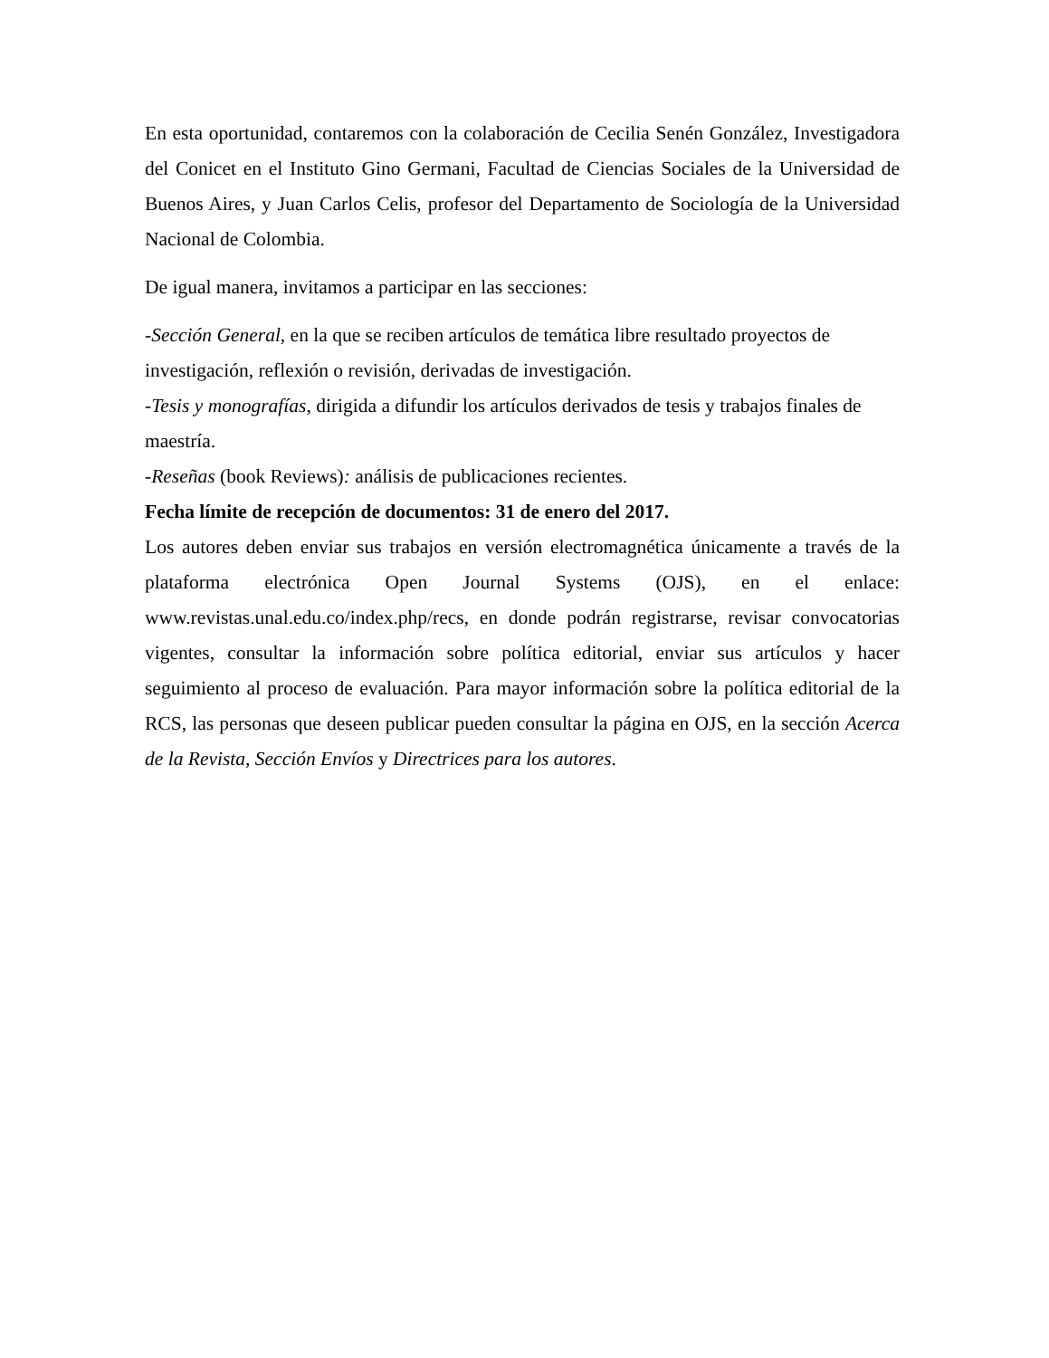En esta oportunidad, contaremos con la colaboración de Cecilia Senén González, Investigadora del Conicet en el Instituto Gino Germani, Facultad de Ciencias Sociales de la Universidad de Buenos Aires, y Juan Carlos Celis, profesor del Departamento de Sociología de la Universidad Nacional de Colombia.
De igual manera, invitamos a participar en las secciones:
-Sección General, en la que se reciben artículos de temática libre resultado proyectos de investigación, reflexión o revisión, derivadas de investigación.
-Tesis y monografías, dirigida a difundir los artículos derivados de tesis y trabajos finales de maestría.
-Reseñas (book Reviews): análisis de publicaciones recientes.
Fecha límite de recepción de documentos: 31 de enero del 2017.
Los autores deben enviar sus trabajos en versión electromagnética únicamente a través de la plataforma electrónica Open Journal Systems (OJS), en el enlace: www.revistas.unal.edu.co/index.php/recs, en donde podrán registrarse, revisar convocatorias vigentes, consultar la información sobre política editorial, enviar sus artículos y hacer seguimiento al proceso de evaluación. Para mayor información sobre la política editorial de la RCS, las personas que deseen publicar pueden consultar la página en OJS, en la sección Acerca de la Revista, Sección Envíos y Directrices para los autores.